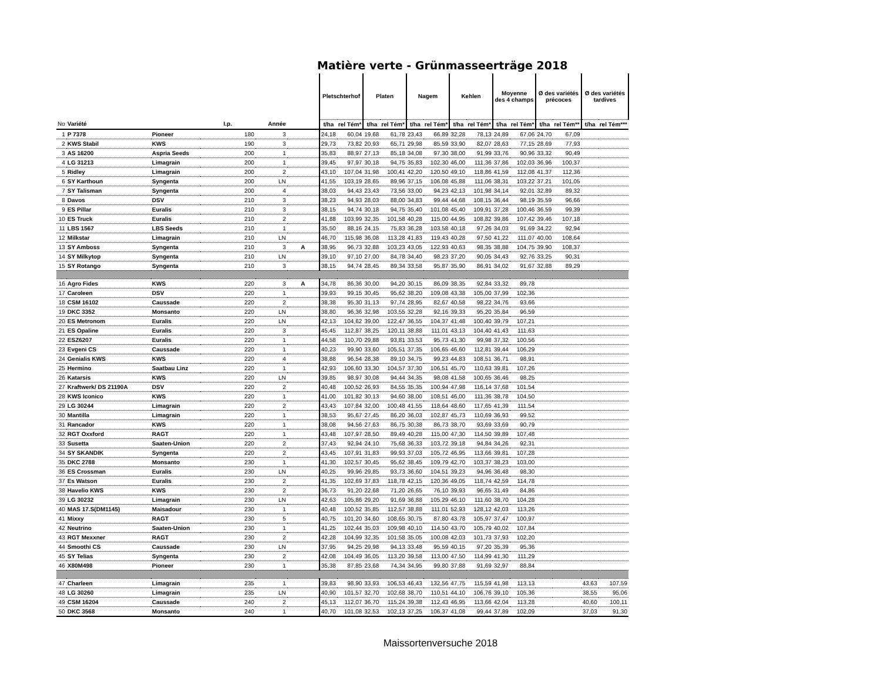Matière verte - Grünmasseerträge 2018
| | | | | | | Pletschterhof | | Platen | | Nagem | | Kehlen | | Moyenne des 4 champs | | Ø des variétés précoces | | Ø des variétés tardives | |
| --- | --- | --- | --- | --- | --- | --- | --- | --- | --- | --- | --- | --- | --- | --- | --- | --- | --- | --- | --- |
| No | Variété | | I.p. | Année | | t/ha | rel Tém* | t/ha | rel Tém* | t/ha | rel Tém* | t/ha | rel Tém* | t/ha | rel Tém* | t/ha | rel Tém** | t/ha | rel Tém*** |
| 1 | P 7378 | Pioneer | 180 | 3 | | 24,18 | 60,04 | 19,68 | 61,78 | 23,43 | 66,89 | 32,28 | 78,13 | 24,89 | 67,06 | 24,70 | 67,09 | | |
| 2 | KWS Stabil | KWS | 190 | 3 | | 29,73 | 73,82 | 20,93 | 65,71 | 29,98 | 85,59 | 33,90 | 82,07 | 28,63 | 77,15 | 28,69 | 77,93 | | |
| 3 | AS 16200 | Aspria Seeds | 200 | 1 | | 35,83 | 88,97 | 27,13 | 85,18 | 34,08 | 97,30 | 38,00 | 91,99 | 33,76 | 90,96 | 33,32 | 90,49 | | |
| 4 | LG 31213 | Limagrain | 200 | 1 | | 39,45 | 97,97 | 30,18 | 94,75 | 35,83 | 102,30 | 46,00 | 111,36 | 37,86 | 102,03 | 36,96 | 100,37 | | |
| 5 | Ridley | Limagrain | 200 | 2 | | 43,10 | 107,04 | 31,98 | 100,41 | 42,20 | 120,50 | 49,10 | 118,86 | 41,59 | 112,08 | 41,37 | 112,36 | | |
| 6 | SY Karthoun | Syngenta | 200 | LN | | 41,55 | 103,19 | 28,65 | 89,96 | 37,15 | 106,08 | 45,88 | 111,06 | 38,31 | 103,22 | 37,21 | 101,05 | | |
| 7 | SY Talisman | Syngenta | 200 | 4 | | 38,03 | 94,43 | 23,43 | 73,56 | 33,00 | 94,23 | 42,13 | 101,98 | 34,14 | 92,01 | 32,89 | 89,32 | | |
| 8 | Davos | DSV | 210 | 3 | | 38,23 | 94,93 | 28,03 | 88,00 | 34,83 | 99,44 | 44,68 | 108,15 | 36,44 | 98,19 | 35,59 | 96,66 | | |
| 9 | ES Pillar | Euralis | 210 | 3 | | 38,15 | 94,74 | 30,18 | 94,75 | 35,40 | 101,08 | 45,40 | 109,91 | 37,28 | 100,46 | 36,59 | 99,39 | | |
| 10 | ES Truck | Euralis | 210 | 2 | | 41,88 | 103,99 | 32,35 | 101,58 | 40,28 | 115,00 | 44,95 | 108,82 | 39,86 | 107,42 | 39,46 | 107,18 | | |
| 11 | LBS 1567 | LBS Seeds | 210 | 1 | | 35,50 | 88,16 | 24,15 | 75,83 | 36,28 | 103,58 | 40,18 | 97,26 | 34,03 | 91,69 | 34,22 | 92,94 | | |
| 12 | Milkstar | Limagrain | 210 | LN | | 46,70 | 115,98 | 36,08 | 113,28 | 41,83 | 119,43 | 40,28 | 97,50 | 41,22 | 111,07 | 40,00 | 108,64 | | |
| 13 | SY Amboss | Syngenta | 210 | 3 | A | 38,95 | 96,73 | 32,88 | 103,23 | 43,05 | 122,93 | 40,63 | 98,35 | 38,88 | 104,75 | 39,90 | 108,37 | | |
| 14 | SY Milkytop | Syngenta | 210 | LN | | 39,10 | 97,10 | 27,00 | 84,78 | 34,40 | 98,23 | 37,20 | 90,05 | 34,43 | 92,76 | 33,25 | 90,31 | | |
| 15 | SY Rotango | Syngenta | 210 | 3 | | 38,15 | 94,74 | 28,45 | 89,34 | 33,58 | 95,87 | 35,90 | 86,91 | 34,02 | 91,67 | 32,88 | 89,29 | | |
| 16 | Agro Fides | KWS | 220 | 3 | A | 34,78 | 86,36 | 30,00 | 94,20 | 30,15 | 86,09 | 38,35 | 92,84 | 33,32 | 89,78 | | | | |
| 17 | Caroleen | DSV | 220 | 1 | | 39,93 | 99,15 | 30,45 | 95,62 | 38,20 | 109,08 | 43,38 | 105,00 | 37,99 | 102,36 | | | | |
| 18 | CSM 16102 | Caussade | 220 | 2 | | 38,38 | 95,30 | 31,13 | 97,74 | 28,95 | 82,67 | 40,58 | 98,22 | 34,76 | 93,66 | | | | |
| 19 | DKC 3352 | Monsanto | 220 | LN | | 38,80 | 96,36 | 32,98 | 103,55 | 32,28 | 92,16 | 39,33 | 95,20 | 35,84 | 96,59 | | | | |
| 20 | ES Metronom | Euralis | 220 | LN | | 42,13 | 104,62 | 39,00 | 122,47 | 36,55 | 104,37 | 41,48 | 100,40 | 39,79 | 107,21 | | | | |
| 21 | ES Opaline | Euralis | 220 | 3 | | 45,45 | 112,87 | 38,25 | 120,11 | 38,88 | 111,01 | 43,13 | 104,40 | 41,43 | 111,63 | | | | |
| 22 | ESZ6207 | Euralis | 220 | 1 | | 44,58 | 110,70 | 29,88 | 93,81 | 33,53 | 95,73 | 41,30 | 99,98 | 37,32 | 100,56 | | | | |
| 23 | Evgeni CS | Caussade | 220 | 1 | | 40,23 | 99,90 | 33,60 | 105,51 | 37,35 | 106,65 | 46,60 | 112,81 | 39,44 | 106,29 | | | | |
| 24 | Genialis KWS | KWS | 220 | 4 | | 38,88 | 96,54 | 28,38 | 89,10 | 34,75 | 99,23 | 44,83 | 108,51 | 36,71 | 98,91 | | | | |
| 25 | Hermino | Saatbau Linz | 220 | 1 | | 42,93 | 106,60 | 33,30 | 104,57 | 37,30 | 106,51 | 45,70 | 110,63 | 39,81 | 107,26 | | | | |
| 26 | Katarsis | KWS | 220 | LN | | 39,85 | 98,97 | 30,08 | 94,44 | 34,35 | 98,08 | 41,58 | 100,65 | 36,46 | 98,25 | | | | |
| 27 | Kraftwerk/ DS 21190A | DSV | 220 | 2 | | 40,48 | 100,52 | 26,93 | 84,55 | 35,35 | 100,94 | 47,98 | 116,14 | 37,68 | 101,54 | | | | |
| 28 | KWS Iconico | KWS | 220 | 1 | | 41,00 | 101,82 | 30,13 | 94,60 | 38,00 | 108,51 | 46,00 | 111,36 | 38,78 | 104,50 | | | | |
| 29 | LG 30244 | Limagrain | 220 | 2 | | 43,43 | 107,84 | 32,00 | 100,48 | 41,55 | 118,64 | 48,60 | 117,65 | 41,39 | 111,54 | | | | |
| 30 | Mantilla | Limagrain | 220 | 1 | | 38,53 | 95,67 | 27,45 | 86,20 | 36,03 | 102,87 | 45,73 | 110,69 | 36,93 | 99,52 | | | | |
| 31 | Rancador | KWS | 220 | 1 | | 38,08 | 94,56 | 27,63 | 86,75 | 30,38 | 86,73 | 38,70 | 93,69 | 33,69 | 90,79 | | | | |
| 32 | RGT Oxxford | RAGT | 220 | 1 | | 43,48 | 107,97 | 28,50 | 89,49 | 40,28 | 115,00 | 47,30 | 114,50 | 39,89 | 107,48 | | | | |
| 33 | Susetta | Saaten-Union | 220 | 2 | | 37,43 | 92,94 | 24,10 | 75,68 | 36,33 | 103,72 | 39,18 | 94,84 | 34,26 | 92,31 | | | | |
| 34 | SY SKANDIK | Syngenta | 220 | 2 | | 43,45 | 107,91 | 31,83 | 99,93 | 37,03 | 105,72 | 46,95 | 113,66 | 39,81 | 107,28 | | | | |
| 35 | DKC 2788 | Monsanto | 230 | 1 | | 41,30 | 102,57 | 30,45 | 95,62 | 38,45 | 109,79 | 42,70 | 103,37 | 38,23 | 103,00 | | | | |
| 36 | ES Crossman | Euralis | 230 | LN | | 40,25 | 99,96 | 29,85 | 93,73 | 36,60 | 104,51 | 39,23 | 94,96 | 36,48 | 98,30 | | | | |
| 37 | Es Watson | Euralis | 230 | 2 | | 41,35 | 102,69 | 37,83 | 118,78 | 42,15 | 120,36 | 49,05 | 118,74 | 42,59 | 114,78 | | | | |
| 38 | Havelio KWS | KWS | 230 | 2 | | 36,73 | 91,20 | 22,68 | 71,20 | 26,65 | 76,10 | 39,93 | 96,65 | 31,49 | 84,86 | | | | |
| 39 | LG 30232 | Limagrain | 230 | LN | | 42,63 | 105,86 | 29,20 | 91,69 | 36,88 | 105,29 | 46,10 | 111,60 | 38,70 | 104,28 | | | | |
| 40 | MAS 17.S(DM1145) | Maisadour | 230 | 1 | | 40,48 | 100,52 | 35,85 | 112,57 | 38,88 | 111,01 | 52,93 | 128,12 | 42,03 | 113,26 | | | | |
| 41 | Mixxy | RAGT | 230 | 5 | | 40,75 | 101,20 | 34,60 | 108,65 | 30,75 | 87,80 | 43,78 | 105,97 | 37,47 | 100,97 | | | | |
| 42 | Neutrino | Saaten-Union | 230 | 1 | | 41,25 | 102,44 | 35,03 | 109,98 | 40,10 | 114,50 | 43,70 | 105,79 | 40,02 | 107,84 | | | | |
| 43 | RGT Mexxner | RAGT | 230 | 2 | | 42,28 | 104,99 | 32,35 | 101,58 | 35,05 | 100,08 | 42,03 | 101,73 | 37,93 | 102,20 | | | | |
| 44 | Smoothi CS | Caussade | 230 | LN | | 37,95 | 94,25 | 29,98 | 94,13 | 33,48 | 95,59 | 40,15 | 97,20 | 35,39 | 95,36 | | | | |
| 45 | SY Telias | Syngenta | 230 | 2 | | 42,08 | 104,49 | 36,05 | 113,20 | 39,58 | 113,00 | 47,50 | 114,99 | 41,30 | 111,29 | | | | |
| 46 | X80M498 | Pioneer | 230 | 1 | | 35,38 | 87,85 | 23,68 | 74,34 | 34,95 | 99,80 | 37,88 | 91,69 | 32,97 | 88,84 | | | | |
| 47 | Charleen | Limagrain | 235 | 1 | | 39,83 | 98,90 | 33,93 | 106,53 | 46,43 | 132,56 | 47,75 | 115,59 | 41,98 | 113,13 | | | 43,63 | 107,59 |
| 48 | LG 30260 | Limagrain | 235 | LN | | 40,90 | 101,57 | 32,70 | 102,68 | 38,70 | 110,51 | 44,10 | 106,76 | 39,10 | 105,36 | | | 38,55 | 95,06 |
| 49 | CSM 16204 | Caussade | 240 | 2 | | 45,13 | 112,07 | 36,70 | 115,24 | 39,38 | 112,43 | 46,95 | 113,66 | 42,04 | 113,28 | | | 40,60 | 100,11 |
| 50 | DKC 3568 | Monsanto | 240 | 1 | | 40,70 | 101,08 | 32,53 | 102,13 | 37,25 | 106,37 | 41,08 | 99,44 | 37,89 | 102,09 | | | 37,03 | 91,30 |
Maissortenversuche 2018